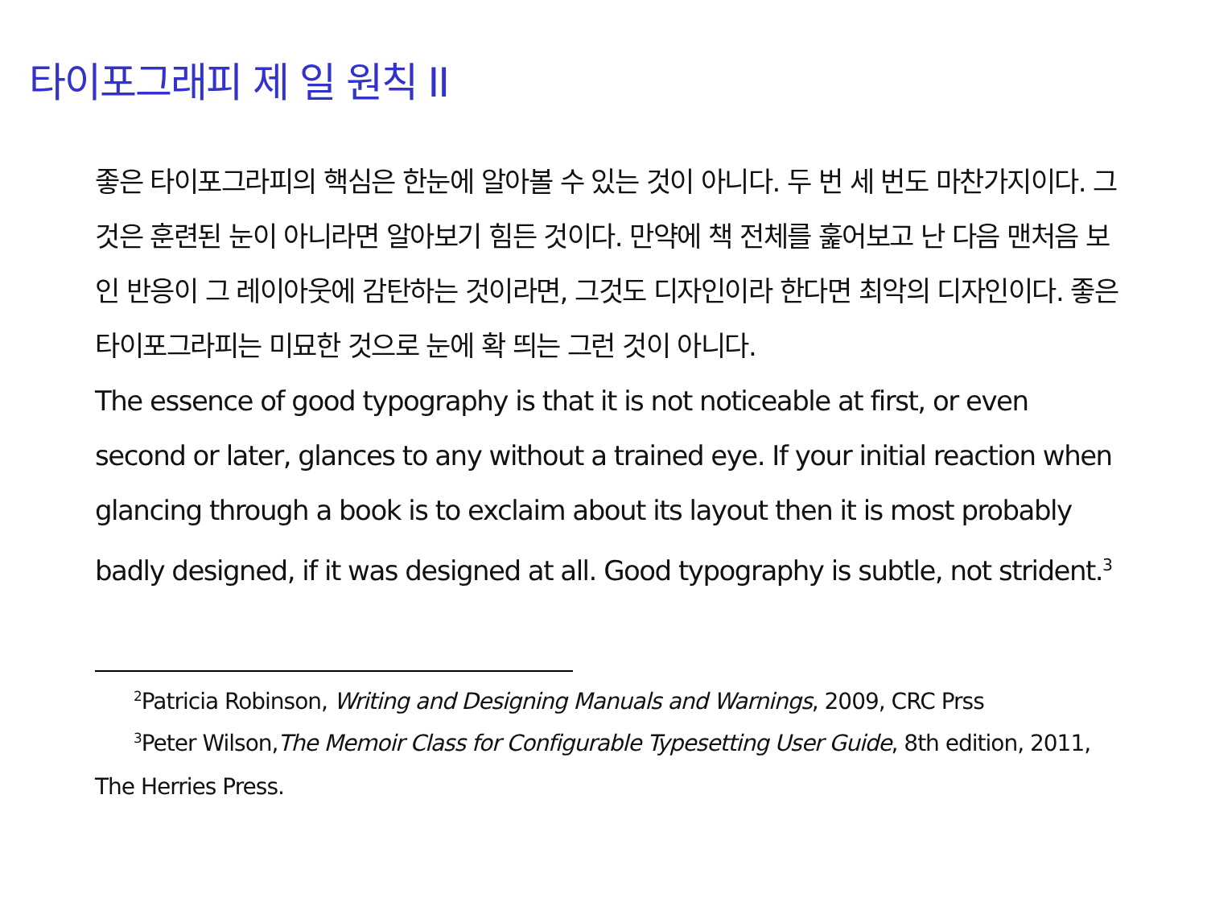타이포그래피 제 일 원칙 II
좋은 타이포그라피의 핵심은 한눈에 알아볼 수 있는 것이 아니다. 두 번 세 번도 마찬가지이다. 그것은 훈련된 눈이 아니라면 알아보기 힘든 것이다. 만약에 책 전체를 훑어보고 난 다음 맨처음 보인 반응이 그 레이아웃에 감탄하는 것이라면, 그것도 디자인이라 한다면 최악의 디자인이다. 좋은 타이포그라피는 미묘한 것으로 눈에 확 띄는 그런 것이 아니다.
The essence of good typography is that it is not noticeable at first, or even second or later, glances to any without a trained eye. If your initial reaction when glancing through a book is to exclaim about its layout then it is most probably badly designed, if it was designed at all. Good typography is subtle, not strident.<sup>3</sup>
<sup>2</sup> Patricia Robinson, Writing and Designing Manuals and Warnings, 2009, CRC Prss
<sup>3</sup> Peter Wilson,The Memoir Class for Configurable Typesetting User Guide, 8th edition, 2011,
The Herries Press.